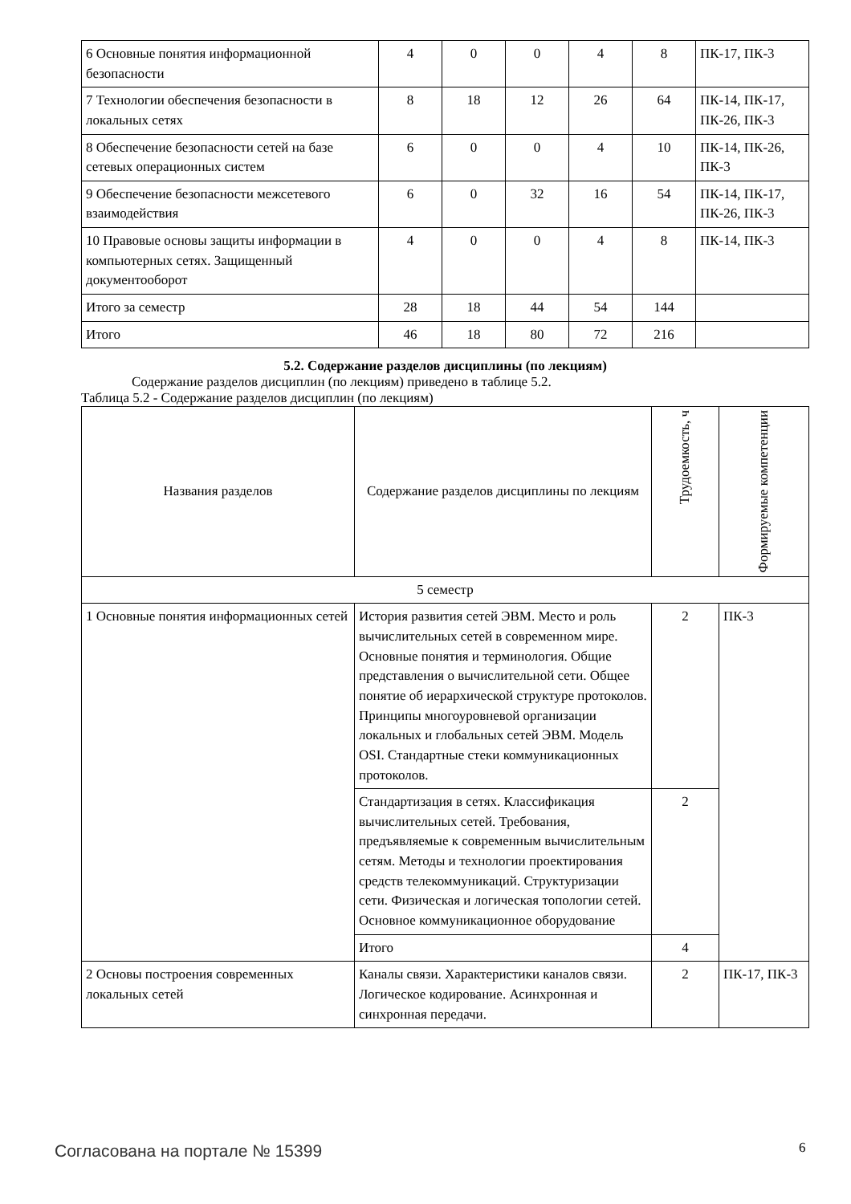| 6 Основные понятия информационной безопасности | 4 | 0 | 0 | 4 | 8 | ПК-17, ПК-3 |
| 7 Технологии обеспечения безопасности в локальных сетях | 8 | 18 | 12 | 26 | 64 | ПК-14, ПК-17, ПК-26, ПК-3 |
| 8 Обеспечение безопасности сетей на базе сетевых операционных систем | 6 | 0 | 0 | 4 | 10 | ПК-14, ПК-26, ПК-3 |
| 9 Обеспечение безопасности межсетевого взаимодействия | 6 | 0 | 32 | 16 | 54 | ПК-14, ПК-17, ПК-26, ПК-3 |
| 10 Правовые основы защиты информации в компьютерных сетях. Защищенный документооборот | 4 | 0 | 0 | 4 | 8 | ПК-14, ПК-3 |
| Итого за семестр | 28 | 18 | 44 | 54 | 144 | |
| Итого | 46 | 18 | 80 | 72 | 216 | |
5.2. Содержание разделов дисциплины (по лекциям)
Содержание разделов дисциплин (по лекциям) приведено в таблице 5.2.
Таблица 5.2 - Содержание разделов дисциплин (по лекциям)
| Названия разделов | Содержание разделов дисциплины по лекциям | Трудоемкость, ч | Формируемые компетенции |
| --- | --- | --- | --- |
| 5 семестр | | | |
| 1 Основные понятия информационных сетей | История развития сетей ЭВМ. Место и роль вычислительных сетей в современном мире. Основные понятия и терминология. Общие представления о вычислительной сети. Общее понятие об иерархической структуре протоколов. Принципы многоуровневой организации локальных и глобальных сетей ЭВМ. Модель OSI. Стандартные стеки коммуникационных протоколов. | 2 | ПК-3 |
| | Стандартизация в сетях. Классификация вычислительных сетей. Требования, предъявляемые к современным вычислительным сетям. Методы и технологии проектирования средств телекоммуникаций. Структуризации сети. Физическая и логическая топологии сетей. Основное коммуникационное оборудование | 2 | |
| | Итого | 4 | |
| 2 Основы построения современных локальных сетей | Каналы связи. Характеристики каналов связи. Логическое кодирование. Асинхронная и синхронная передачи. | 2 | ПК-17, ПК-3 |
Согласована на портале № 15399 6